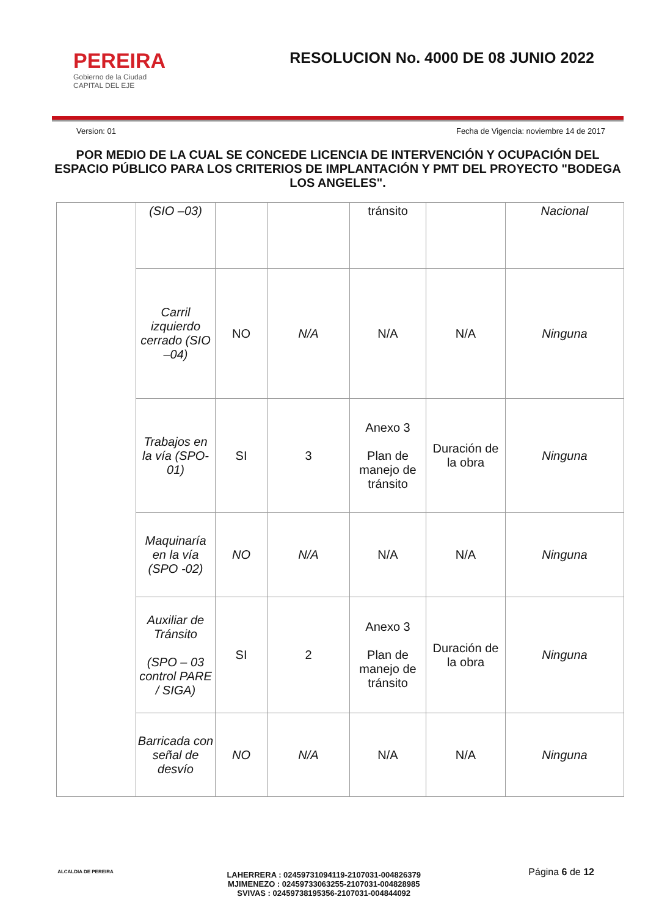PEREIRA
Gobierno de la Ciudad
CAPITAL DEL EJE
RESOLUCION No. 4000 DE 08 JUNIO 2022
Version: 01 Fecha de Vigencia: noviembre 14 de 2017
POR MEDIO DE LA CUAL SE CONCEDE LICENCIA DE INTERVENCIÓN Y OCUPACIÓN DEL ESPACIO PÚBLICO PARA LOS CRITERIOS DE IMPLANTACIÓN Y PMT DEL PROYECTO "BODEGA LOS ANGELES".
| | (SIO –03) | | | tránsito | | Nacional |
| | Carril izquierdo cerrado (SIO –04) | NO | N/A | N/A | N/A | Ninguna |
| | Trabajos en la vía (SPO-01) | SI | 3 | Anexo 3 Plan de manejo de tránsito | Duración de la obra | Ninguna |
| | Maquinaría en la vía (SPO -02) | NO | N/A | N/A | N/A | Ninguna |
| | Auxiliar de Tránsito (SPO – 03 control PARE / SIGA) | SI | 2 | Anexo 3 Plan de manejo de tránsito | Duración de la obra | Ninguna |
| | Barricada con señal de desvío | NO | N/A | N/A | N/A | Ninguna |
ALCALDIA DE PEREIRA
LAHERRERA : 02459731094119-2107031-004826379
MJIMENEZO : 02459733063255-2107031-004828985
SVIVAS : 02459738195356-2107031-004844092
Página 6 de 12